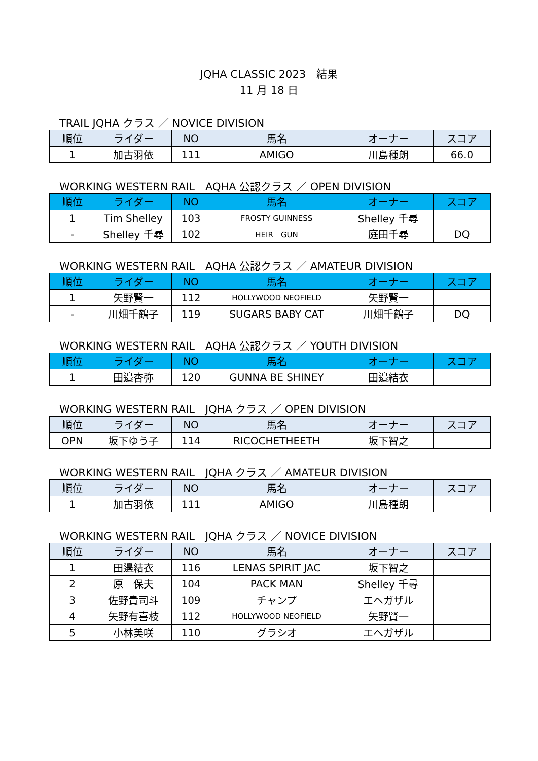JQHA CLASSIC 2023　結果
11 月 18 日
TRAIL JQHA クラス ／ NOVICE DIVISION
| 順位 | ライダー | NO | 馬名 | オーナー | スコア |
| --- | --- | --- | --- | --- | --- |
| 1 | 加古羽依 | 111 | AMIGO | 川島種朗 | 66.0 |
WORKING WESTERN RAIL　AQHA 公認クラス ／ OPEN DIVISION
| 順位 | ライダー | NO | 馬名 | オーナー | スコア |
| --- | --- | --- | --- | --- | --- |
| 1 | Tim Shelley | 103 | FROSTY GUINNESS | Shelley 千尋 | |
| - | Shelley 千尋 | 102 | HEIR GUN | 庭田千尋 | DQ |
WORKING WESTERN RAIL　AQHA 公認クラス ／ AMATEUR DIVISION
| 順位 | ライダー | NO | 馬名 | オーナー | スコア |
| --- | --- | --- | --- | --- | --- |
| 1 | 矢野賢一 | 112 | HOLLYWOOD NEOFIELD | 矢野賢一 | |
| - | 川畑千鶴子 | 119 | SUGARS BABY CAT | 川畑千鶴子 | DQ |
WORKING WESTERN RAIL　AQHA 公認クラス ／ YOUTH DIVISION
| 順位 | ライダー | NO | 馬名 | オーナー | スコア |
| --- | --- | --- | --- | --- | --- |
| 1 | 田邉杏弥 | 120 | GUNNA BE SHINEY | 田邉結衣 | |
WORKING WESTERN RAIL　JQHA クラス ／ OPEN DIVISION
| 順位 | ライダー | NO | 馬名 | オーナー | スコア |
| --- | --- | --- | --- | --- | --- |
| OPN | 坂下ゆう子 | 114 | RICOCHETHEETH | 坂下智之 | |
WORKING WESTERN RAIL　JQHA クラス ／ AMATEUR DIVISION
| 順位 | ライダー | NO | 馬名 | オーナー | スコア |
| --- | --- | --- | --- | --- | --- |
| 1 | 加古羽依 | 111 | AMIGO | 川島種朗 | |
WORKING WESTERN RAIL　JQHA クラス ／ NOVICE DIVISION
| 順位 | ライダー | NO | 馬名 | オーナー | スコア |
| --- | --- | --- | --- | --- | --- |
| 1 | 田邉結衣 | 116 | LENAS SPIRIT JAC | 坂下智之 | |
| 2 | 原 保夫 | 104 | PACK MAN | Shelley 千尋 | |
| 3 | 佐野貴司斗 | 109 | チャンプ | エヘガザル | |
| 4 | 矢野有喜枝 | 112 | HOLLYWOOD NEOFIELD | 矢野賢一 | |
| 5 | 小林美咲 | 110 | グラシオ | エヘガザル | |